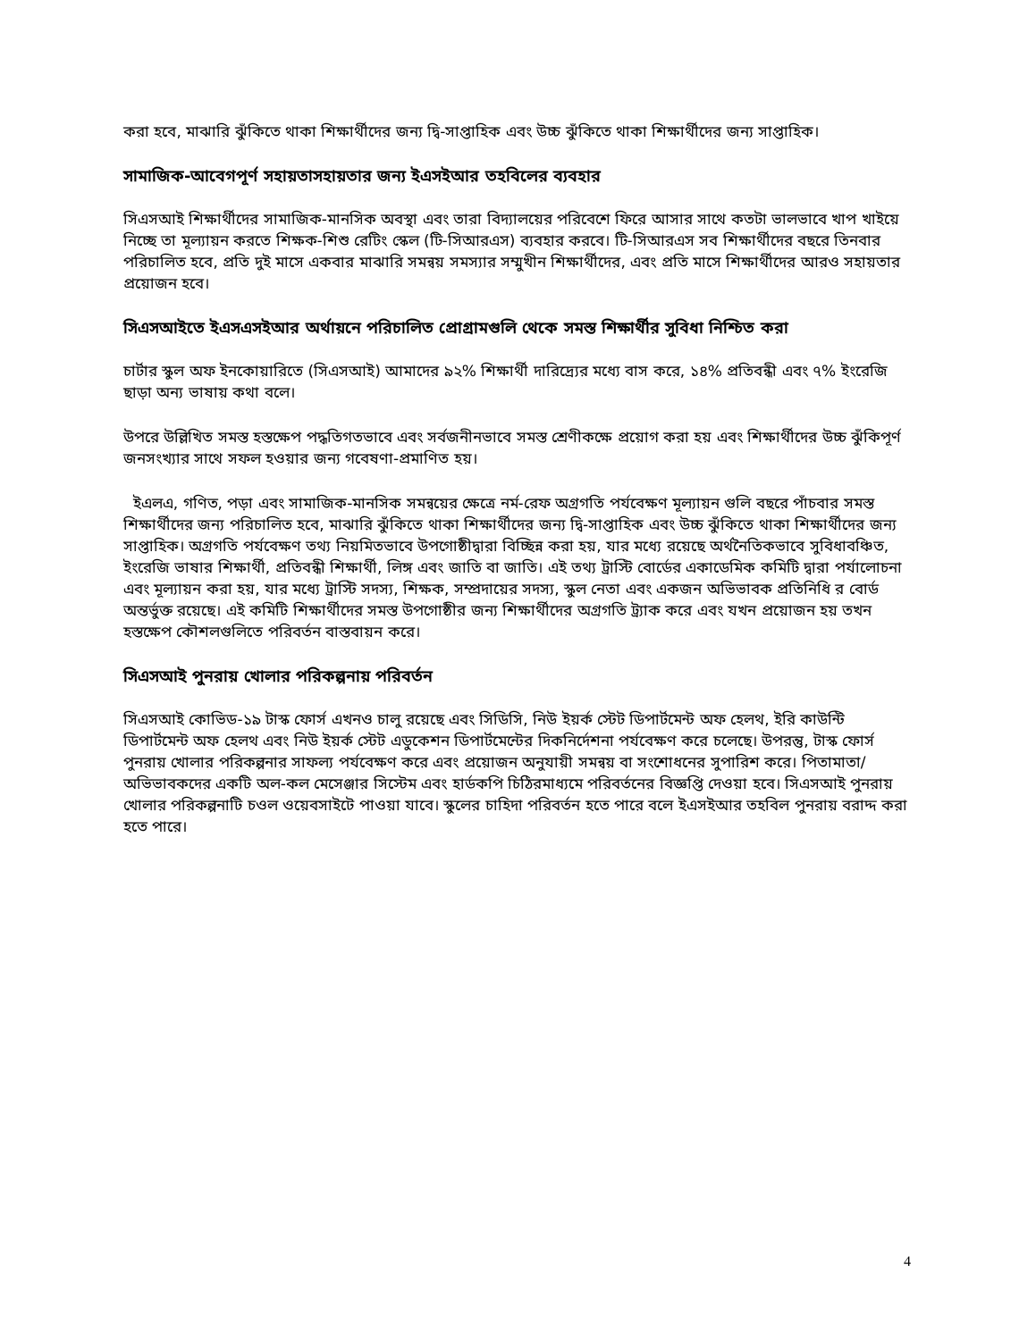করা হবে, মাঝারি ঝুঁকিতে থাকা শিক্ষার্থীদের জন্য দ্বি-সাপ্তাহিক এবং উচ্চ ঝুঁকিতে থাকা শিক্ষার্থীদের জন্য সাপ্তাহিক।
সামাজিক-আবেগপূর্ণ সহায়তাসহায়তার জন্য ইএসইআর তহবিলের ব্যবহার
সিএসআই শিক্ষার্থীদের সামাজিক-মানসিক অবস্থা এবং তারা বিদ্যালয়ের পরিবেশে ফিরে আসার সাথে কতটা ভালভাবে খাপ খাইয়ে নিচ্ছে তা মূল্যায়ন করতে শিক্ষক-শিশু রেটিং স্কেল (টি-সিআরএস) ব্যবহার করবে। টি-সিআরএস সব শিক্ষার্থীদের বছরে তিনবার পরিচালিত হবে, প্রতি দুই মাসে একবার মাঝারি সমন্বয় সমস্যার সম্মুখীন শিক্ষার্থীদের, এবং প্রতি মাসে শিক্ষার্থীদের আরও সহায়তার প্রয়োজন হবে।
সিএসআইতে ইএসএসইআর অর্থায়নে পরিচালিত প্রোগ্রামগুলি থেকে সমস্ত শিক্ষার্থীর সুবিধা নিশ্চিত করা
চার্টার স্কুল অফ ইনকোয়ারিতে (সিএসআই) আমাদের ৯২% শিক্ষার্থী দারিদ্র্যের মধ্যে বাস করে, ১৪% প্রতিবন্ধী এবং ৭% ইংরেজি ছাড়া অন্য ভাষায় কথা বলে।
উপরে উল্লিখিত সমস্ত হস্তক্ষেপ পদ্ধতিগতভাবে এবং সর্বজনীনভাবে সমস্ত শ্রেণীকক্ষে প্রয়োগ করা হয় এবং শিক্ষার্থীদের উচ্চ ঝুঁকিপূর্ণ জনসংখ্যার সাথে সফল হওয়ার জন্য গবেষণা-প্রমাণিত হয়।
ইএলএ, গণিত, পড়া এবং সামাজিক-মানসিক সমন্বয়ের ক্ষেত্রে নর্ম-রেফ অগ্রগতি পর্যবেক্ষণ মূল্যায়ন গুলি বছরে পাঁচবার সমস্ত শিক্ষার্থীদের জন্য পরিচালিত হবে, মাঝারি ঝুঁকিতে থাকা শিক্ষার্থীদের জন্য দ্বি-সাপ্তাহিক এবং উচ্চ ঝুঁকিতে থাকা শিক্ষার্থীদের জন্য সাপ্তাহিক। অগ্রগতি পর্যবেক্ষণ তথ্য নিয়মিতভাবে উপগোষ্ঠীদ্বারা বিচ্ছিন্ন করা হয়, যার মধ্যে রয়েছে অর্থনৈতিকভাবে সুবিধাবঞ্চিত, ইংরেজি ভাষার শিক্ষার্থী, প্রতিবন্ধী শিক্ষার্থী, লিঙ্গ এবং জাতি বা জাতি। এই তথ্য ট্রাস্টি বোর্ডের একাডেমিক কমিটি দ্বারা পর্যালোচনা এবং মূল্যায়ন করা হয়, যার মধ্যে ট্রাস্টি সদস্য, শিক্ষক, সম্প্রদায়ের সদস্য, স্কুল নেতা এবং একজন অভিভাবক প্রতিনিধি র বোর্ড অন্তর্ভুক্ত রয়েছে। এই কমিটি শিক্ষার্থীদের সমস্ত উপগোষ্ঠীর জন্য শিক্ষার্থীদের অগ্রগতি ট্র্যাক করে এবং যখন প্রয়োজন হয় তখন হস্তক্ষেপ কৌশলগুলিতে পরিবর্তন বাস্তবায়ন করে।
সিএসআই পুনরায় খোলার পরিকল্পনায় পরিবর্তন
সিএসআই কোভিড-১৯ টাস্ক ফোর্স এখনও চালু রয়েছে এবং সিডিসি, নিউ ইয়র্ক স্টেট ডিপার্টমেন্ট অফ হেলথ, ইরি কাউন্টি ডিপার্টমেন্ট অফ হেলথ এবং নিউ ইয়র্ক স্টেট এডুকেশন ডিপার্টমেন্টের দিকনির্দেশনা পর্যবেক্ষণ করে চলেছে। উপরন্তু, টাস্ক ফোর্স পুনরায় খোলার পরিকল্পনার সাফল্য পর্যবেক্ষণ করে এবং প্রয়োজন অনুযায়ী সমন্বয় বা সংশোধনের সুপারিশ করে। পিতামাতা/অভিভাবকদের একটি অল-কল মেসেঞ্জার সিস্টেম এবং হার্ডকপি চিঠিরমাধ্যমে পরিবর্তনের বিজ্ঞপ্তি দেওয়া হবে। সিএসআই পুনরায় খোলার পরিকল্পনাটি চওল ওয়েবসাইটে পাওয়া যাবে। স্কুলের চাহিদা পরিবর্তন হতে পারে বলে ইএসইআর তহবিল পুনরায় বরাদ্দ করা হতে পারে।
4